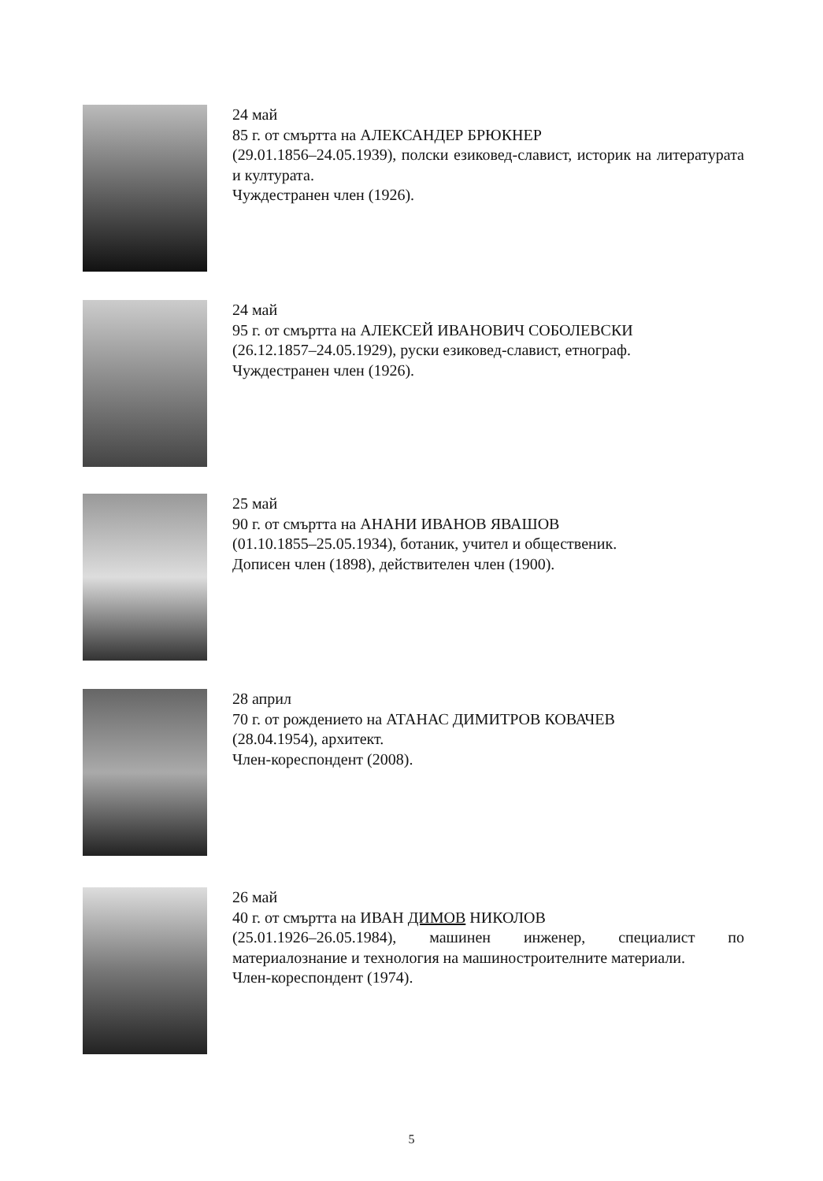24 май
85 г. от смъртта на АЛЕКСАНДЕР БРЮКНЕР
(29.01.1856–24.05.1939), полски езиковед-славист, историк на литературата и културата.
Чуждестранен член (1926).
24 май
95 г. от смъртта на АЛЕКСЕЙ ИВАНОВИЧ СОБОЛЕВСКИ
(26.12.1857–24.05.1929), руски езиковед-славист, етнограф.
Чуждестранен член (1926).
25 май
90 г. от смъртта на АНАНИ ИВАНОВ ЯВАШОВ
(01.10.1855–25.05.1934), ботаник, учител и общественик.
Дописен член (1898), действителен член (1900).
28 април
70 г. от рождението на АТАНАС ДИМИТРОВ КОВАЧЕВ
(28.04.1954), архитект.
Член-кореспондент (2008).
26 май
40 г. от смъртта на ИВАН ДИМОВ НИКОЛОВ
(25.01.1926–26.05.1984), машинен инженер, специалист по материалознание и технология на машиностроителните материали.
Член-кореспондент (1974).
5